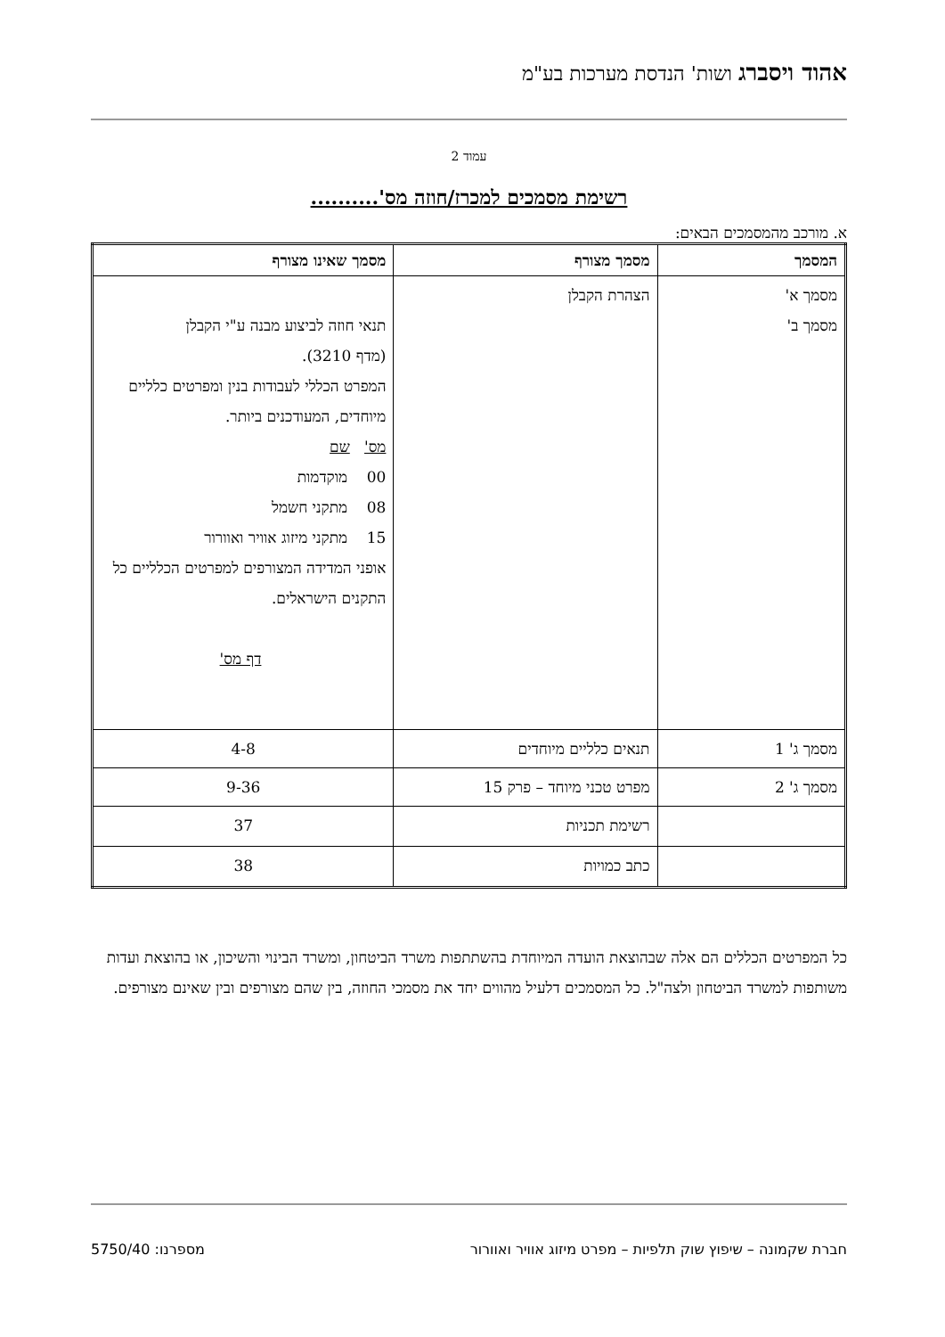אהוד ויסברג ושות' הנדסת מערכות בע"מ
עמוד 2
רשימת מסמכים למכרז/חוזה מס'..........
א. מורכב מהמסמכים הבאים:
| המסמך | מסמך מצורף | מסמך שאינו מצורף |
| --- | --- | --- |
| מסמך א' מסמך ב' | הצהרת הקבלן | תנאי חוזה לביצוע מבנה ע"י הקבלן (מדף 3210). המפרט הכללי לעבודות בנין ומפרטים כלליים מיוחדים, המעודכנים ביותר. מס' שם 00 מוקדמות 08 מתקני חשמל 15 מתקני מיזוג אוויר ואוורור אופני המדידה המצורפים למפרטים הכלליים כל התקנים הישראלים. דף מס' |
| מסמך ג' 1 | תנאים כלליים מיוחדים | 4-8 |
| מסמך ג' 2 | מפרט טכני מיוחד – פרק 15 | 9-36 |
| | רשימת תכניות | 37 |
| | כתב כמויות | 38 |
כל המפרטים הכללים הם אלה שבהוצאת הועדה המיוחדת בהשתתפות משרד הביטחון, ומשרד הבינוי והשיכון, או בהוצאת ועדות משותפות למשרד הביטחון ולצה"ל. כל המסמכים דלעיל מהווים יחד את מסמכי החוזה, בין שהם מצורפים ובין שאינם מצורפים.
חברת שקמונה – שיפוץ שוק תלפיות – מפרט מיזוג אוויר ואוורור מספרנו: 5750/40